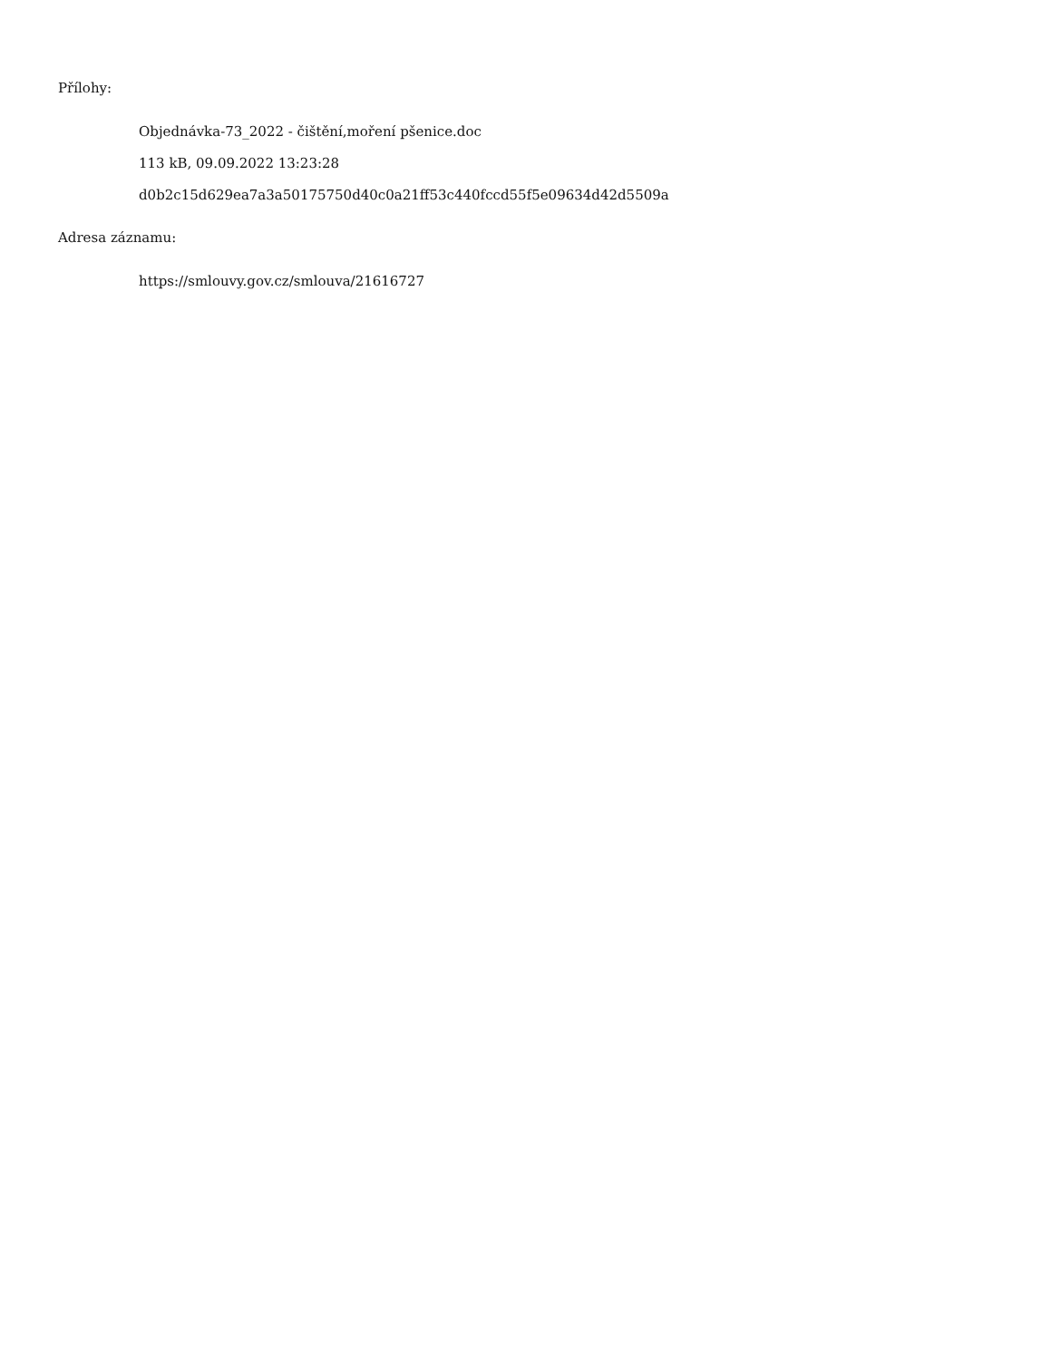Přílohy:
Objednávka-73_2022 - čištění,moření pšenice.doc
113 kB, 09.09.2022 13:23:28
d0b2c15d629ea7a3a50175750d40c0a21ff53c440fccd55f5e09634d42d5509a
Adresa záznamu:
https://smlouvy.gov.cz/smlouva/21616727